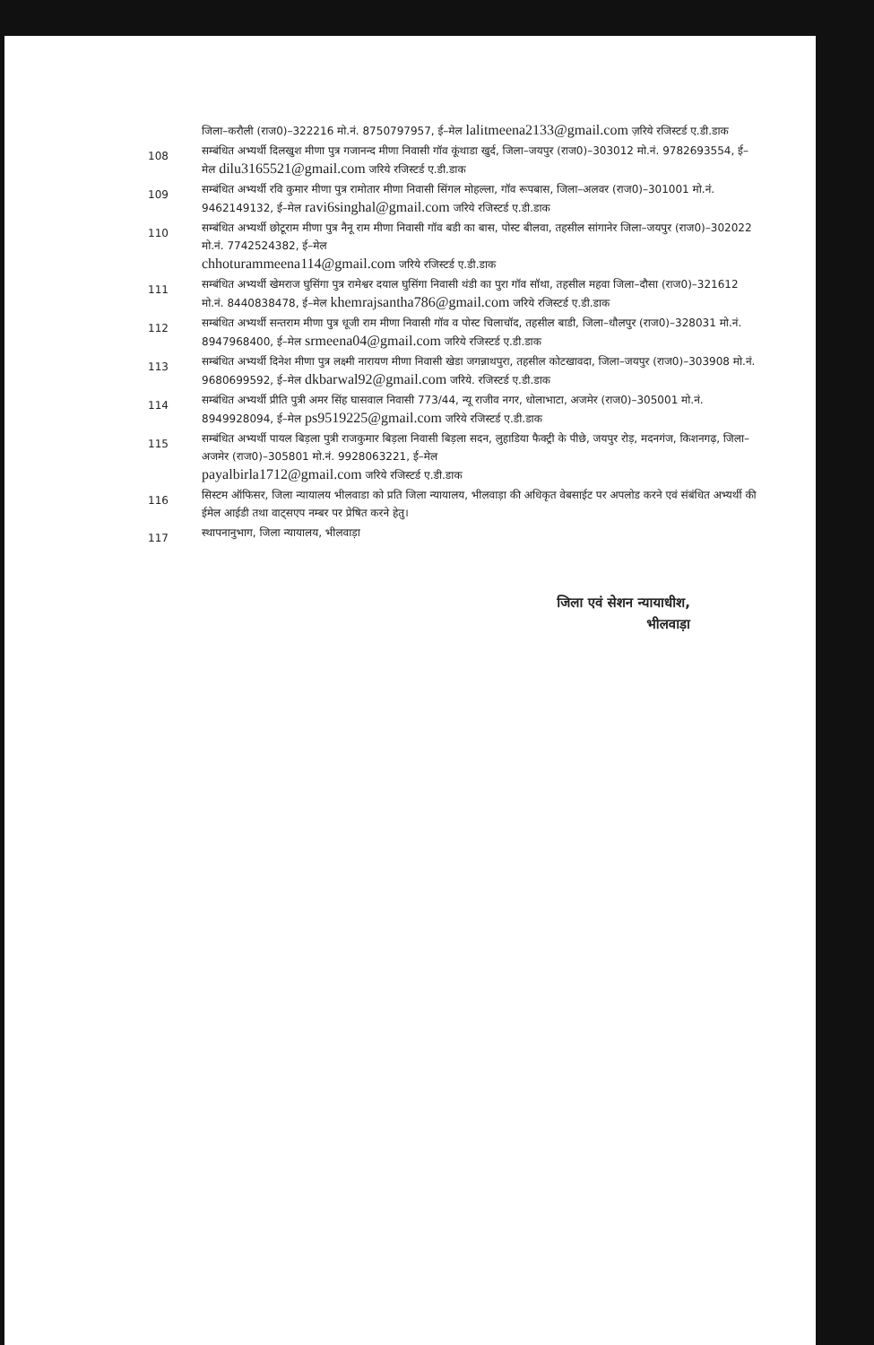जिला–करौली (राज0)–322216 मो.नं. 8750797957, ई–मेल lalitmeena2133@gmail.com ज़रिये रजिस्टर्ड ए.डी.डाक
108
सम्बंधित अभ्यर्थी दिलखुश मीणा पुत्र गजानन्द मीणा निवासी गॉव कूंथाडा खुर्द, जिला–जयपुर (राज0)–303012 मो.नं. 9782693554, ई–मेल dilu3165521@gmail.com जरिये रजिस्टर्ड ए.डी.डाक
109
सम्बंधित अभ्यर्थी रवि कुमार मीणा पुत्र रामोतार मीणा निवासी सिंगल मोहल्ला, गॉव रूपबास, जिला–अलवर (राज0)–301001 मो.नं. 9462149132, ई–मेल ravi6singhal@gmail.com जरिये रजिस्टर्ड ए.डी.डाक
110
सम्बंधित अभ्यर्थी छोटूराम मीणा पुत्र नैनू राम मीणा निवासी गॉव बडी का बास, पोस्ट बीलवा, तहसील सांगानेर जिला–जयपुर (राज0)–302022 मो.नं. 7742524382, ई–मेल
chhoturammeena114@gmail.com जरिये रजिस्टर्ड ए.डी.डाक
111
सम्बंधित अभ्यर्थी खेमराज घुसिंगा पुत्र रामेश्वर दयाल घुसिंगा निवासी थंडी का पुरा गॉव सॉथा, तहसील महवा जिला–दौसा (राज0)–321612 मो.नं. 8440838478, ई–मेल khemrajsantha786@gmail.com जरिये रजिस्टर्ड ए.डी.डाक
112
सम्बंधित अभ्यर्थी सन्तराम मीणा पुत्र धूजी राम मीणा निवासी गॉव व पोस्ट चिलाचॉद, तहसील बाडी, जिला–धौलपुर (राज0)–328031 मो.नं. 8947968400, ई–मेल srmeena04@gmail.com जरिये रजिस्टर्ड ए.डी.डाक
113
सम्बंधित अभ्यर्थी दिनेश मीणा पुत्र लक्ष्मी नारायण मीणा निवासी खेडा जगन्नाथपुरा, तहसील कोटखावदा, जिला–जयपुर (राज0)–303908 मो.नं. 9680699592, ई–मेल dkbarwal92@gmail.com जरिये. रजिस्टर्ड ए.डी.डाक
114
सम्बंधित अभ्यर्थी प्रीति पुत्री अमर सिंह घासवाल निवासी 773/44, न्यू राजीव नगर, धोलाभाटा, अजमेर (राज0)–305001 मो.नं. 8949928094, ई–मेल ps9519225@gmail.com जरिये रजिस्टर्ड ए.डी.डाक
115
सम्बंधित अभ्यर्थी पायल बिड़ला पुत्री राजकुमार बिड़ला निवासी बिड़ला सदन, लुहाडिया फैक्ट्री के पीछे, जयपुर रोड़, मदनगंज, किशनगढ़, जिला–अजमेर (राज0)–305801 मो.नं. 9928063221, ई–मेल
payalbirla1712@gmail.com जरिये रजिस्टर्ड ए.डी.डाक
116
सिस्टम ऑफिसर, जिला न्यायालय भीलवाडा को प्रति जिला न्यायालय, भीलवाड़ा की अधिकृत वेबसाईट पर अपलोड करने एवं संबंधित अभ्यर्थी की ईमेल आईडी तथा वाट्सएप नम्बर पर प्रेषित करने हेतु।
117
स्थापनानुभाग, जिला न्यायालय, भीलवाड़ा
जिला एवं सेशन न्यायाधीश,
भीलवाड़ा